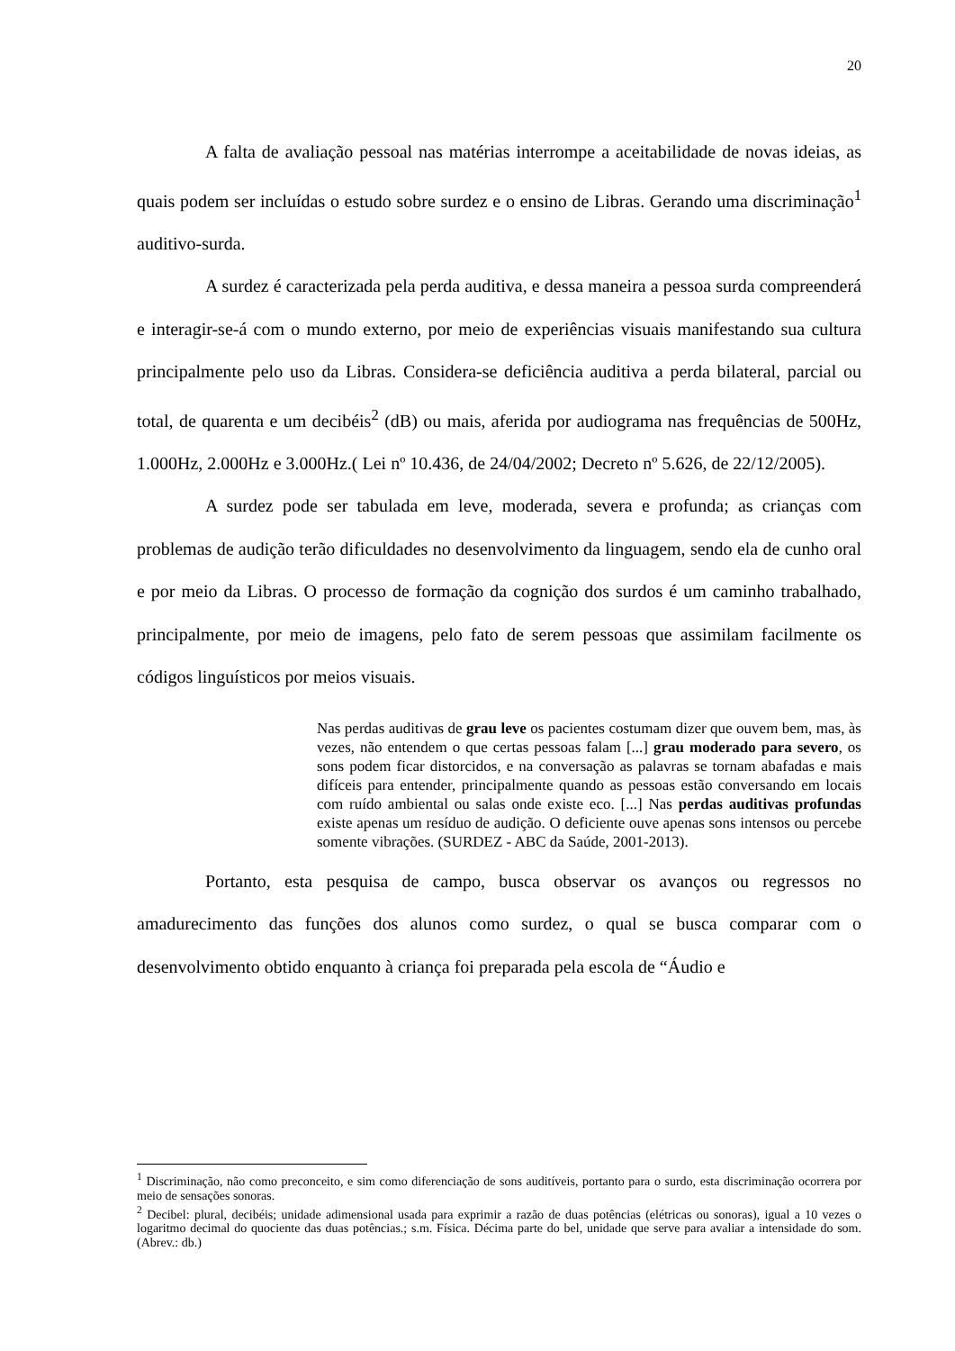20
A falta de avaliação pessoal nas matérias interrompe a aceitabilidade de novas ideias, as quais podem ser incluídas o estudo sobre surdez e o ensino de Libras. Gerando uma discriminação<sup>1</sup> auditivo-surda.
A surdez é caracterizada pela perda auditiva, e dessa maneira a pessoa surda compreenderá e interagir-se-á com o mundo externo, por meio de experiências visuais manifestando sua cultura principalmente pelo uso da Libras. Considera-se deficiência auditiva a perda bilateral, parcial ou total, de quarenta e um decibéis<sup>2</sup> (dB) ou mais, aferida por audiograma nas frequências de 500Hz, 1.000Hz, 2.000Hz e 3.000Hz.( Lei nº 10.436, de 24/04/2002; Decreto nº 5.626, de 22/12/2005).
A surdez pode ser tabulada em leve, moderada, severa e profunda; as crianças com problemas de audição terão dificuldades no desenvolvimento da linguagem, sendo ela de cunho oral e por meio da Libras. O processo de formação da cognição dos surdos é um caminho trabalhado, principalmente, por meio de imagens, pelo fato de serem pessoas que assimilam facilmente os códigos linguísticos por meios visuais.
Nas perdas auditivas de grau leve os pacientes costumam dizer que ouvem bem, mas, às vezes, não entendem o que certas pessoas falam [...] grau moderado para severo, os sons podem ficar distorcidos, e na conversação as palavras se tornam abafadas e mais difíceis para entender, principalmente quando as pessoas estão conversando em locais com ruído ambiental ou salas onde existe eco. [...] Nas perdas auditivas profundas existe apenas um resíduo de audição. O deficiente ouve apenas sons intensos ou percebe somente vibrações. (SURDEZ - ABC da Saúde, 2001-2013).
Portanto, esta pesquisa de campo, busca observar os avanços ou regressos no amadurecimento das funções dos alunos como surdez, o qual se busca comparar com o desenvolvimento obtido enquanto à criança foi preparada pela escola de “Áudio e
<sup>1</sup> Discriminação, não como preconceito, e sim como diferenciação de sons auditíveis, portanto para o surdo, esta discriminação ocorrera por meio de sensações sonoras.
<sup>2</sup> Decibel: plural, decibéis; unidade adimensional usada para exprimir a razão de duas potências (elétricas ou sonoras), igual a 10 vezes o logaritmo decimal do quociente das duas potências.; s.m. Física. Décima parte do bel, unidade que serve para avaliar a intensidade do som. (Abrev.: db.)